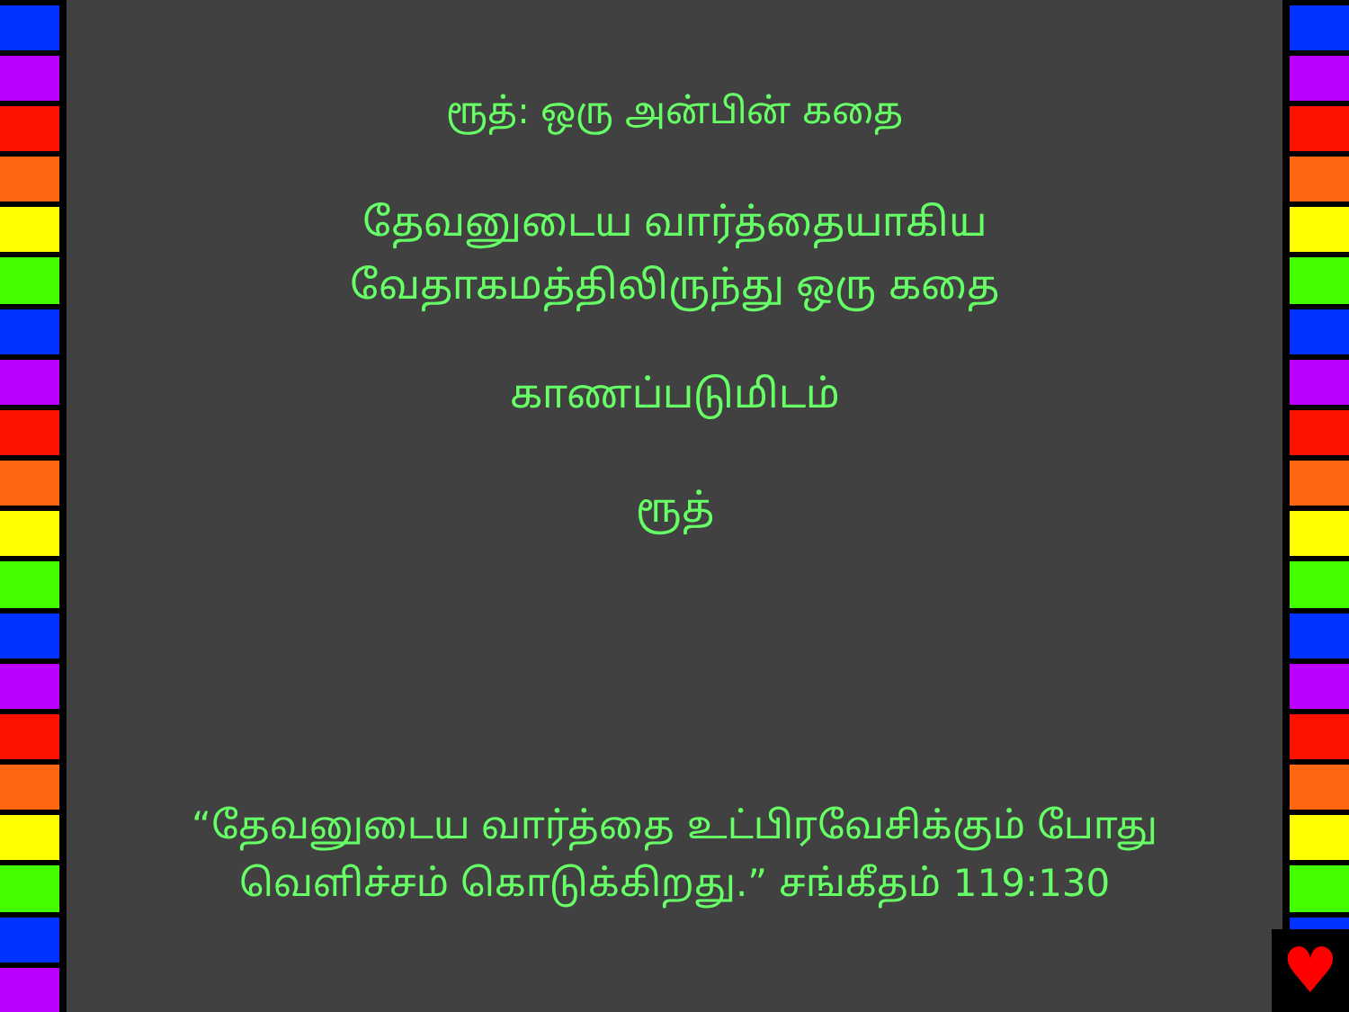ரூத்: ஒரு அன்பின் கதை
தேவனுடைய வார்த்தையாகிய
வேதாகமத்திலிருந்து ஒரு கதை
காணப்படுமிடம்
ரூத்
“தேவனுடைய வார்த்தை உட்பிரவேசிக்கும் போது
வெளிச்சம் கொடுக்கிறது.” சங்கீதம் 119:130
♥